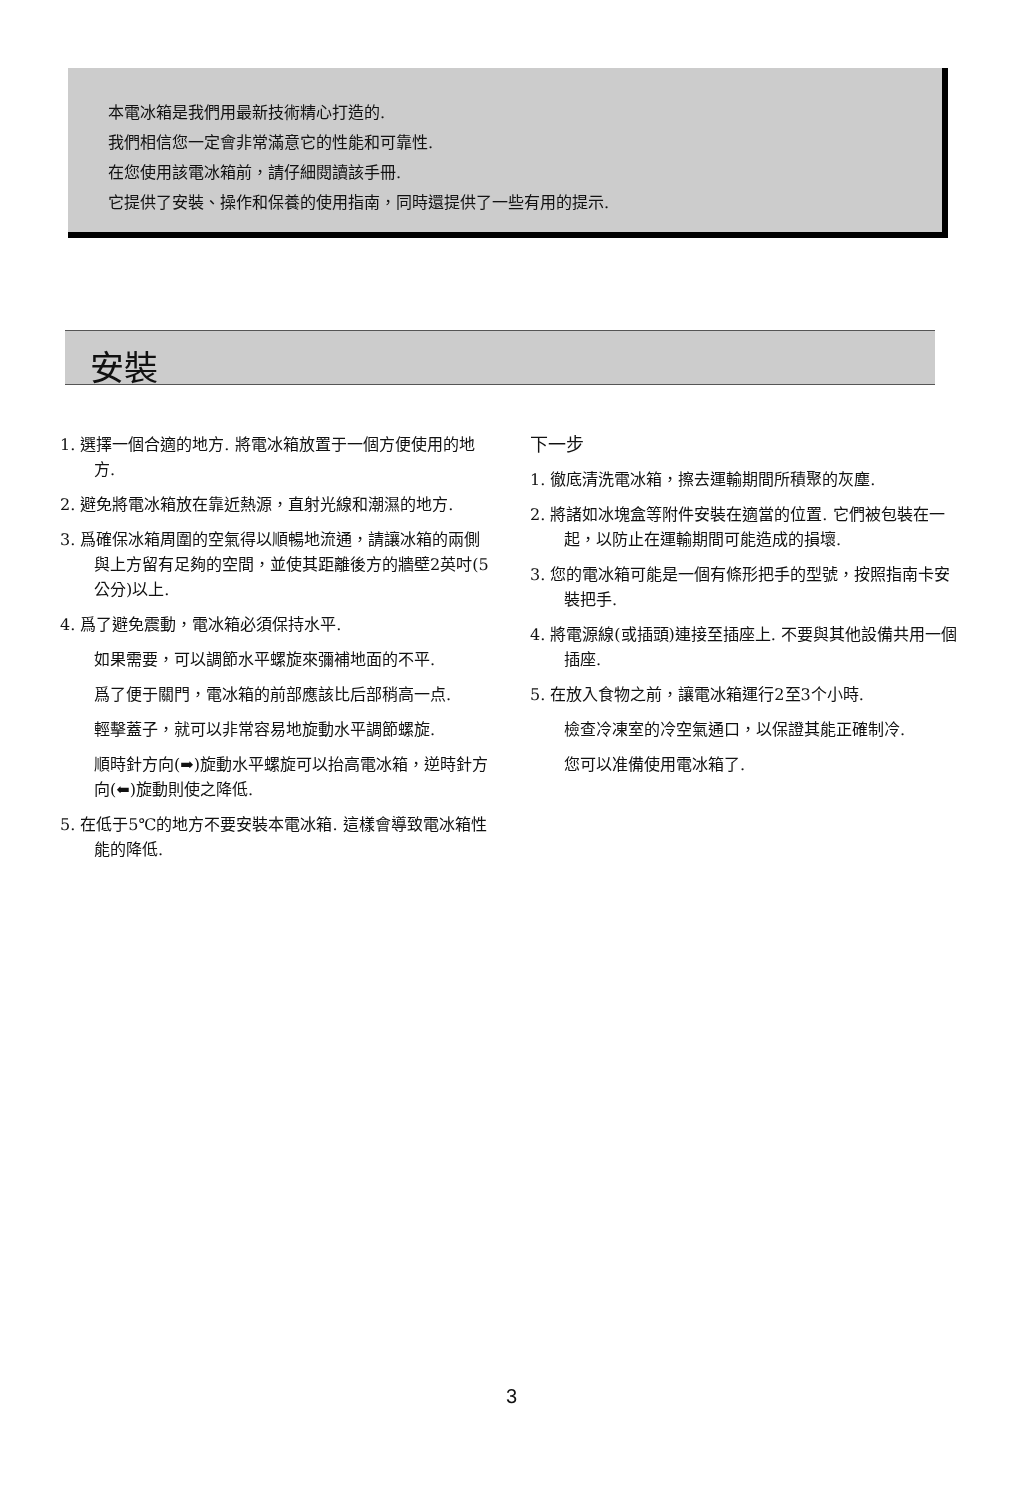本電冰箱是我們用最新技術精心打造的.
我們相信您一定會非常滿意它的性能和可靠性.
在您使用該電冰箱前，請仔細閱讀該手冊.
它提供了安裝、操作和保養的使用指南，同時還提供了一些有用的提示.
安裝
1. 選擇一個合適的地方. 將電冰箱放置于一個方便使用的地方.
2. 避免將電冰箱放在靠近熱源，直射光線和潮濕的地方.
3. 爲確保冰箱周圍的空氣得以順暢地流通，請讓冰箱的兩側與上方留有足夠的空間，並使其距離後方的牆壁2英吋(5公分)以上.
4. 爲了避免震動，電冰箱必須保持水平.
如果需要，可以調節水平螺旋來彌補地面的不平.
爲了便于關門，電冰箱的前部應該比后部稍高一点.
輕擊蓋子，就可以非常容易地旋動水平調節螺旋.
順時針方向(➡)旋動水平螺旋可以抬高電冰箱，逆時針方向(⬅)旋動則使之降低.
5. 在低于5℃的地方不要安裝本電冰箱. 這樣會導致電冰箱性能的降低.
下一步
1. 徹底清洗電冰箱，擦去運輸期間所積聚的灰塵.
2. 將諸如冰塊盒等附件安裝在適當的位置. 它們被包裝在一起，以防止在運輸期間可能造成的損壞.
3. 您的電冰箱可能是一個有條形把手的型號，按照指南卡安裝把手.
4. 將電源線(或插頭)連接至插座上. 不要與其他設備共用一個插座.
5. 在放入食物之前，讓電冰箱運行2至3个小時.
檢查冷凍室的冷空氣通口，以保證其能正確制冷.
您可以准備使用電冰箱了.
3